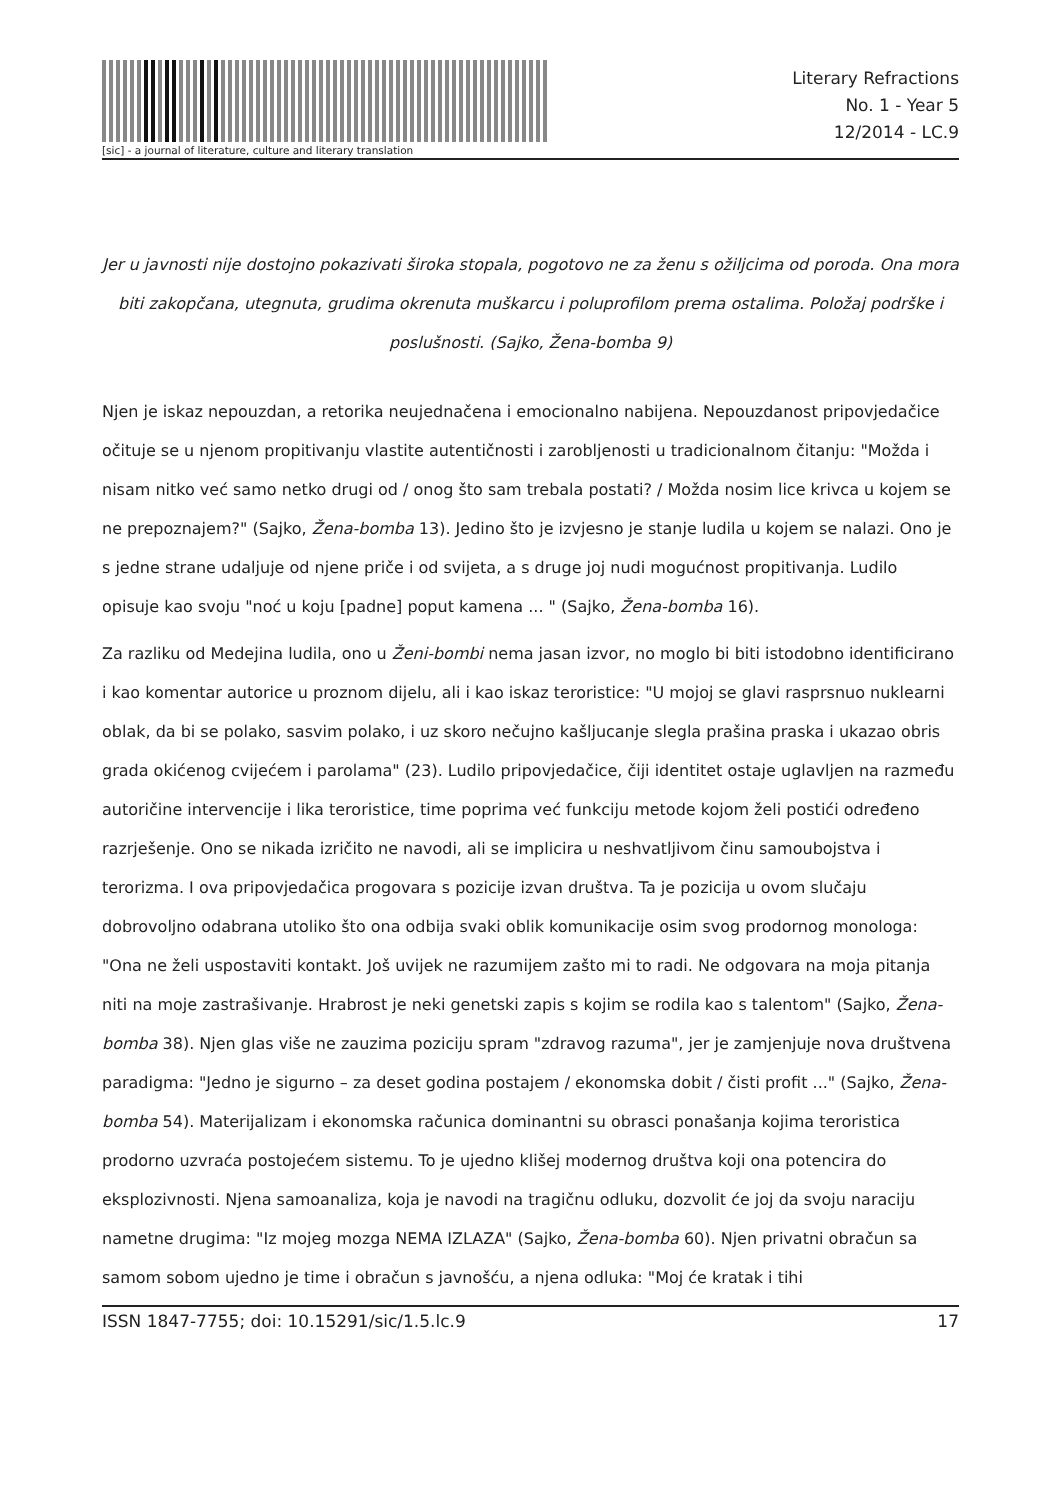[sic] - a journal of literature, culture and literary translation
Literary Refractions
No. 1 - Year 5
12/2014 - LC.9
Jer u javnosti nije dostojno pokazivati široka stopala, pogotovo ne za ženu s ožiljcima od poroda. Ona mora biti zakopčana, utegnuta, grudima okrenuta muškarcu i poluprofilom prema ostalima. Položaj podrške i poslušnosti. (Sajko, Žena-bomba 9)
Njen je iskaz nepouzdan, a retorika neujednačena i emocionalno nabijena. Nepouzdanost pripovjedačice očituje se u njenom propitivanju vlastite autentičnosti i zarobljenosti u tradicionalnom čitanju: "Možda i nisam nitko već samo netko drugi od / onog što sam trebala postati? / Možda nosim lice krivca u kojem se ne prepoznajem?" (Sajko, Žena-bomba 13). Jedino što je izvjesno je stanje ludila u kojem se nalazi. Ono je s jedne strane udaljuje od njene priče i od svijeta, a s druge joj nudi mogućnost propitivanja. Ludilo opisuje kao svoju "noć u koju [padne] poput kamena ... " (Sajko, Žena-bomba 16).
Za razliku od Medejina ludila, ono u Ženi-bombi nema jasan izvor, no moglo bi biti istodobno identificirano i kao komentar autorice u proznom dijelu, ali i kao iskaz teroristice: "U mojoj se glavi rasprsnuo nuklearni oblak, da bi se polako, sasvim polako, i uz skoro nečujno kašljucanje slegla prašina praska i ukazao obris grada okićenog cvijećem i parolama" (23). Ludilo pripovjedačice, čiji identitet ostaje uglavljen na razmeđu autoričine intervencije i lika teroristice, time poprima već funkciju metode kojom želi postići određeno razrješenje. Ono se nikada izričito ne navodi, ali se implicira u neshvatljivom činu samoubojstva i terorizma. I ova pripovjedačica progovara s pozicije izvan društva. Ta je pozicija u ovom slučaju dobrovoljno odabrana utoliko što ona odbija svaki oblik komunikacije osim svog prodornog monologa: "Ona ne želi uspostaviti kontakt. Još uvijek ne razumijem zašto mi to radi. Ne odgovara na moja pitanja niti na moje zastrašivanje. Hrabrost je neki genetski zapis s kojim se rodila kao s talentom" (Sajko, Žena-bomba 38). Njen glas više ne zauzima poziciju spram "zdravog razuma", jer je zamjenjuje nova društvena paradigma: "Jedno je sigurno – za deset godina postajem / ekonomska dobit / čisti profit ..." (Sajko, Žena-bomba 54). Materijalizam i ekonomska računica dominantni su obrasci ponašanja kojima teroristica prodorno uzvraća postojećem sistemu. To je ujedno klišej modernog društva koji ona potencira do eksplozivnosti. Njena samoanaliza, koja je navodi na tragičnu odluku, dozvolit će joj da svoju naraciju nametne drugima: "Iz mojeg mozga NEMA IZLAZA" (Sajko, Žena-bomba 60). Njen privatni obračun sa samom sobom ujedno je time i obračun s javnošću, a njena odluka: "Moj će kratak i tihi
ISSN 1847-7755; doi: 10.15291/sic/1.5.lc.9 17